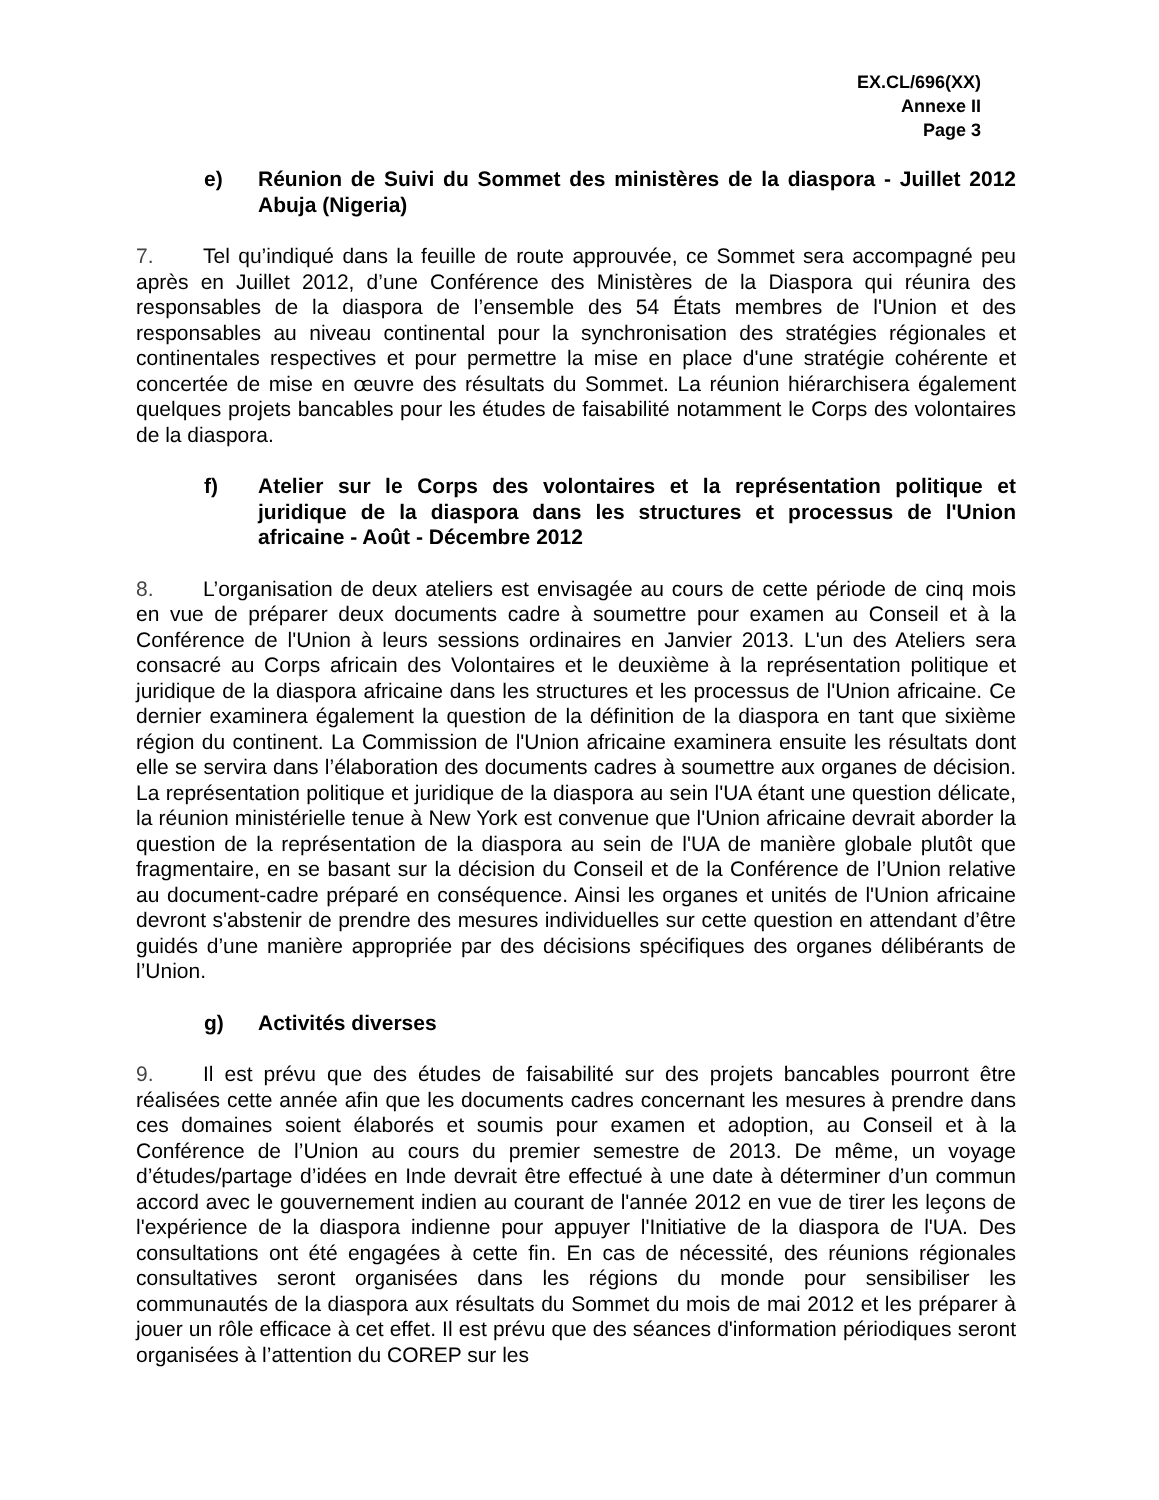EX.CL/696(XX)
Annexe II
Page 3
e) Réunion de Suivi du Sommet des ministères de la diaspora - Juillet 2012 Abuja (Nigeria)
7. Tel qu’indiqué dans la feuille de route approuvée, ce Sommet sera accompagné peu après en Juillet 2012, d’une Conférence des Ministères de la Diaspora qui réunira des responsables de la diaspora de l’ensemble des 54 États membres de l'Union et des responsables au niveau continental pour la synchronisation des stratégies régionales et continentales respectives et pour permettre la mise en place d'une stratégie cohérente et concertée de mise en œuvre des résultats du Sommet. La réunion hiérarchisera également quelques projets bancables pour les études de faisabilité notamment le Corps des volontaires de la diaspora.
f) Atelier sur le Corps des volontaires et la représentation politique et juridique de la diaspora dans les structures et processus de l'Union africaine - Août - Décembre 2012
8. L’organisation de deux ateliers est envisagée au cours de cette période de cinq mois en vue de préparer deux documents cadre à soumettre pour examen au Conseil et à la Conférence de l'Union à leurs sessions ordinaires en Janvier 2013. L'un des Ateliers sera consacré au Corps africain des Volontaires et le deuxième à la représentation politique et juridique de la diaspora africaine dans les structures et les processus de l'Union africaine. Ce dernier examinera également la question de la définition de la diaspora en tant que sixième région du continent. La Commission de l'Union africaine examinera ensuite les résultats dont elle se servira dans l’élaboration des documents cadres à soumettre aux organes de décision. La représentation politique et juridique de la diaspora au sein l'UA étant une question délicate, la réunion ministérielle tenue à New York est convenue que l'Union africaine devrait aborder la question de la représentation de la diaspora au sein de l'UA de manière globale plutôt que fragmentaire, en se basant sur la décision du Conseil et de la Conférence de l’Union relative au document-cadre préparé en conséquence. Ainsi les organes et unités de l'Union africaine devront s'abstenir de prendre des mesures individuelles sur cette question en attendant d’être guidés d’une manière appropriée par des décisions spécifiques des organes délibérants de l’Union.
g) Activités diverses
9. Il est prévu que des études de faisabilité sur des projets bancables pourront être réalisées cette année afin que les documents cadres concernant les mesures à prendre dans ces domaines soient élaborés et soumis pour examen et adoption, au Conseil et à la Conférence de l’Union au cours du premier semestre de 2013. De même, un voyage d’études/partage d’idées en Inde devrait être effectué à une date à déterminer d’un commun accord avec le gouvernement indien au courant de l'année 2012 en vue de tirer les leçons de l'expérience de la diaspora indienne pour appuyer l'Initiative de la diaspora de l'UA. Des consultations ont été engagées à cette fin. En cas de nécessité, des réunions régionales consultatives seront organisées dans les régions du monde pour sensibiliser les communautés de la diaspora aux résultats du Sommet du mois de mai 2012 et les préparer à jouer un rôle efficace à cet effet. Il est prévu que des séances d'information périodiques seront organisées à l’attention du COREP sur les